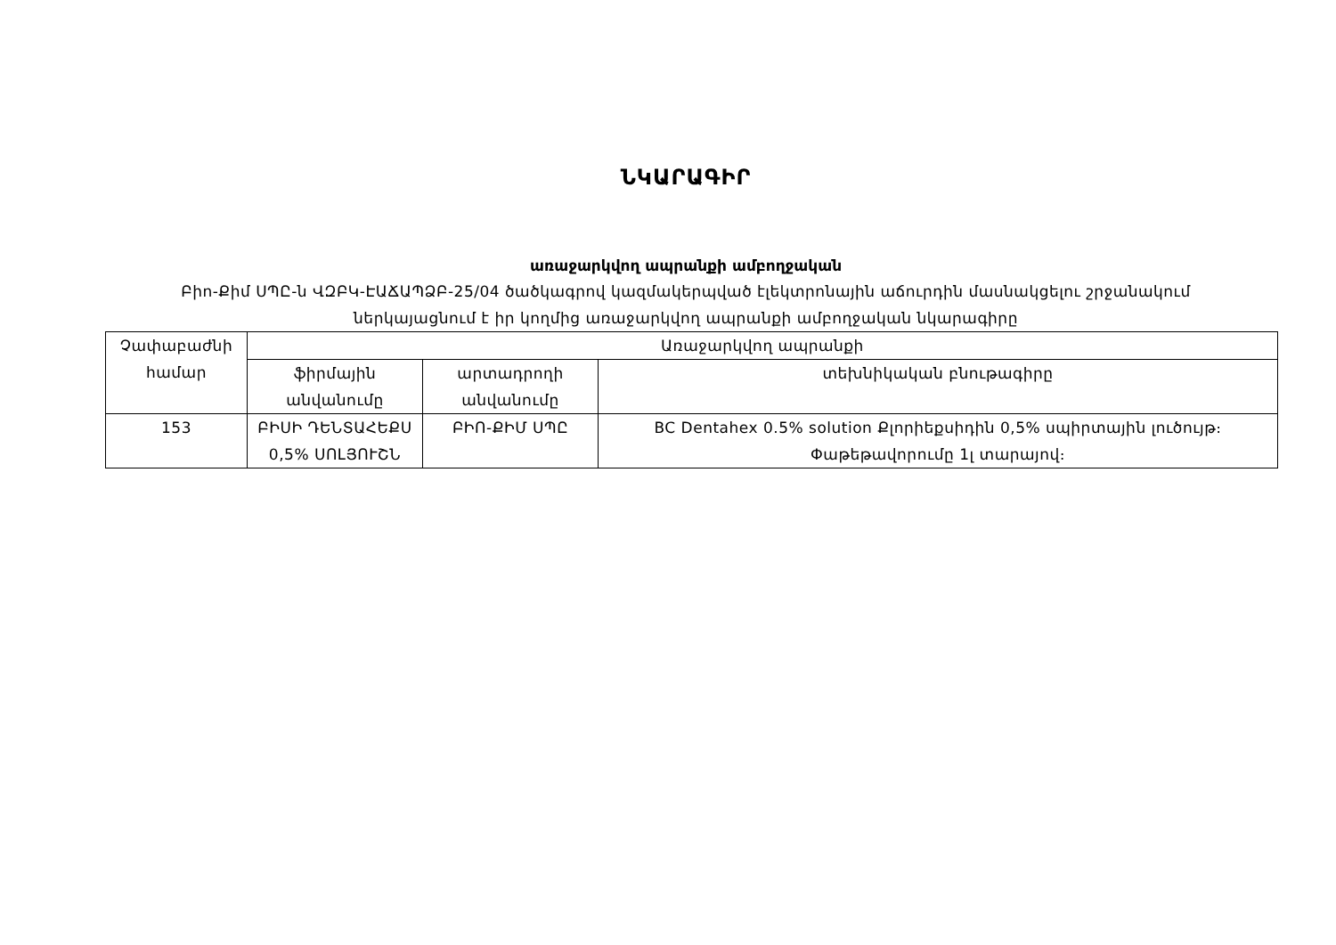ՆԿԱՐԱԳԻՐ
առաջարկվող ապրանքի ամբողջական
Բիո-Քիմ ՍՊԸ-ն ՎԶԲԿ-ԷԱՃԱՊՁԲ-25/04 ծածկագրով կազմակերպված էլեկտրոնային աճուրդին մասնակցելու շրջանակում
ներկայացնում է իր կողմից առաջարկվող ապրանքի ամբողջական նկարագիրը
| Չափաբաժնի համար | Առաջարկվող ապրանքի | | |
| --- | --- | --- | --- |
| | ֆիրմային անվանումը | արտադրողի անվանումը | տեխնիկական բնութագիրը |
| 153 | ԲԻՍԻ ԴԵՆՏԱՀԵՔՍ 0,5% ՍՈԼՅՈՒՇՆ | ԲԻՈ-ՔԻՄ ՍՊԸ | BC Dentahex 0.5% solution Քլորիեքսիդին 0,5% սպիրտային լուծույթ։ Փաթեթավորումը 1լ տարայով։ |